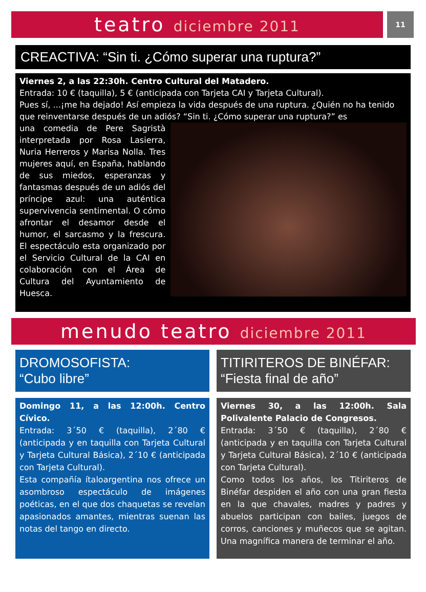teatro diciembre 2011
11
CREACTIVA: “Sin ti. ¿Cómo superar una ruptura?”
Viernes 2, a las 22:30h. Centro Cultural del Matadero.
Entrada: 10 € (taquilla), 5 € (anticipada con Tarjeta CAI y Tarjeta Cultural).
Pues sí, ...¡me ha dejado! Así empieza la vida después de una ruptura. ¿Quién no ha tenido que reinventarse después de un adiós? “Sin ti. ¿Cómo superar una ruptura?” es
una comedia de Pere Sagristà interpretada por Rosa Lasierra, Nuria Herreros y Marisa Nolla. Tres mujeres aquí, en España, hablando de sus miedos, esperanzas y fantasmas después de un adiós del príncipe azul: una auténtica supervivencia sentimental. O cómo afrontar el desamor desde el humor, el sarcasmo y la frescura. El espectáculo esta organizado por el Servicio Cultural de la CAI en colaboración con el Área de Cultura del Ayuntamiento de Huesca.
menudo teatro diciembre 2011
DROMOSOFISTA:
“Cubo libre”
Domingo 11, a las 12:00h. Centro Cívico.
Entrada: 3´50 € (taquilla), 2´80 € (anticipada y en taquilla con Tarjeta Cultural y Tarjeta Cultural Básica), 2´10 € (anticipada con Tarjeta Cultural).
Esta compañía ítaloargentina nos ofrece un asombroso espectáculo de imágenes poéticas, en el que dos chaquetas se revelan apasionados amantes, mientras suenan las notas del tango en directo.
TITIRITEROS DE BINÉFAR:
“Fiesta final de año”
Viernes 30, a las 12:00h. Sala Polivalente Palacio de Congresos.
Entrada: 3´50 € (taquilla), 2´80 € (anticipada y en taquilla con Tarjeta Cultural y Tarjeta Cultural Básica), 2´10 € (anticipada con Tarjeta Cultural).
Como todos los años, los Titiriteros de Binéfar despiden el año con una gran fiesta en la que chavales, madres y padres y abuelos participan con bailes, juegos de corros, canciones y muñecos que se agitan. Una magnífica manera de terminar el año.